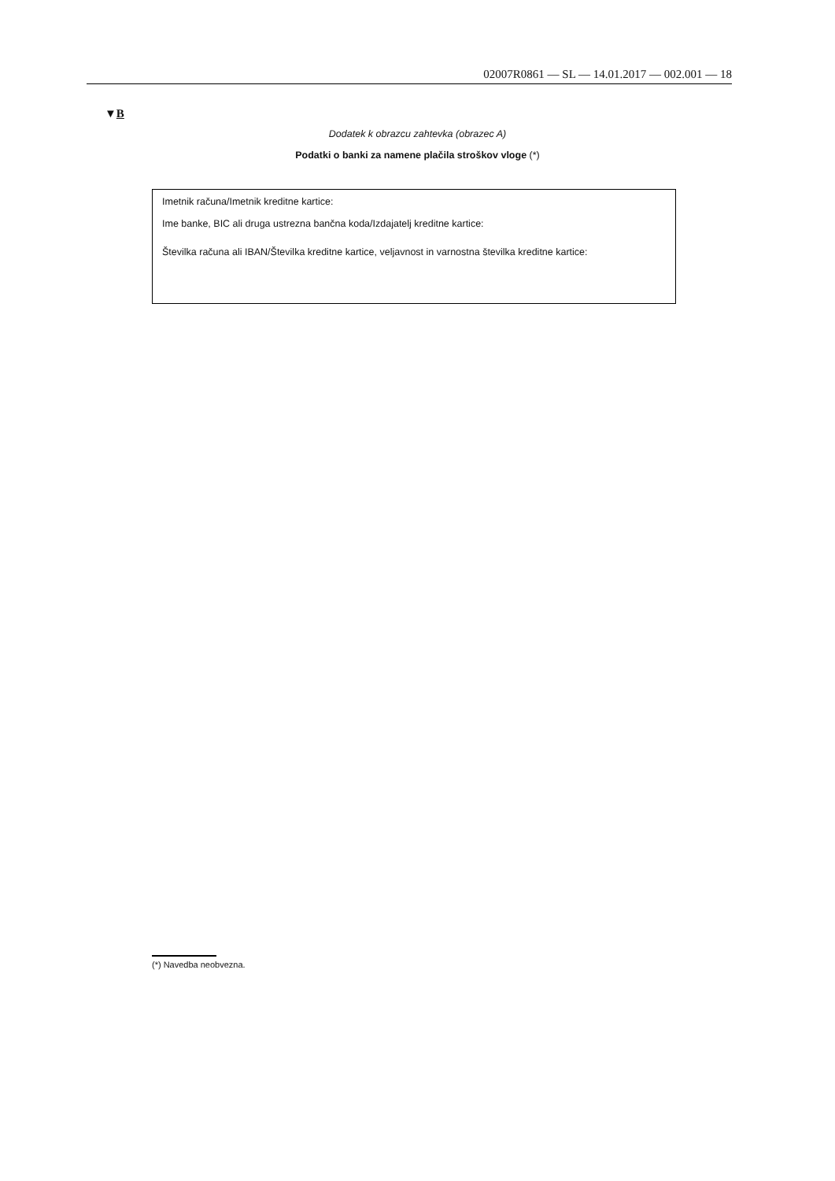02007R0861 — SL — 14.01.2017 — 002.001 — 18
▼B
Dodatek k obrazcu zahtevka (obrazec A)
Podatki o banki za namene plačila stroškov vloge (*)
Imetnik računa/Imetnik kreditne kartice:
Ime banke, BIC ali druga ustrezna bančna koda/Izdajatelj kreditne kartice:
Številka računa ali IBAN/Številka kreditne kartice, veljavnost in varnostna številka kreditne kartice:
(*) Navedba neobvezna.